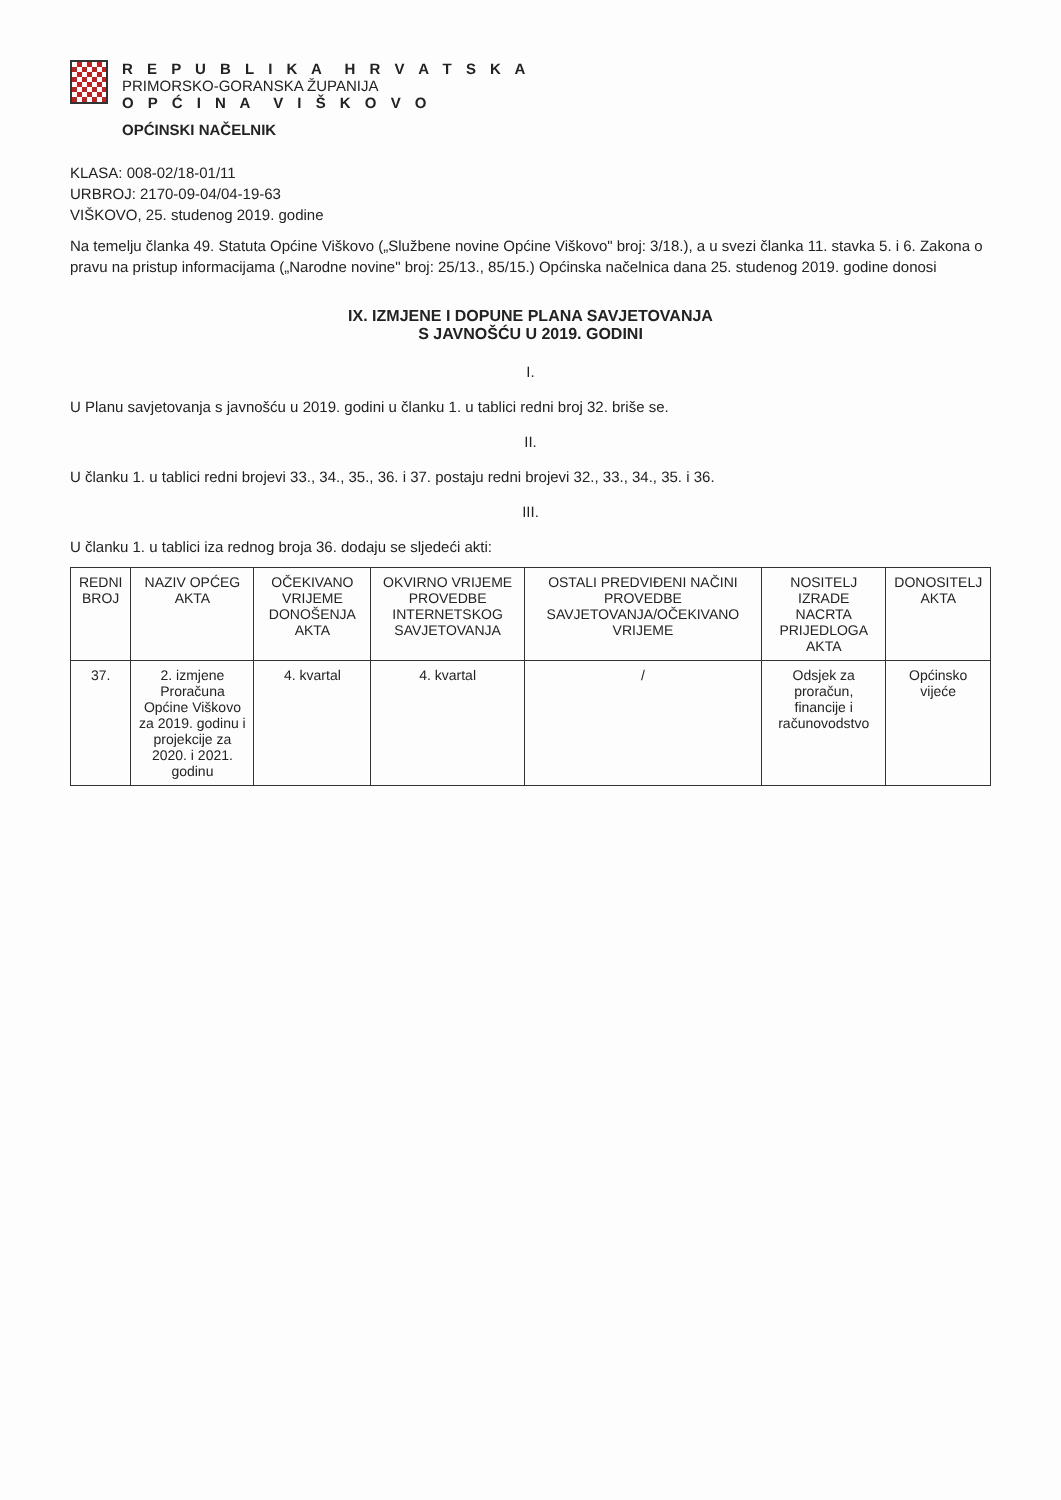R E P U B L I K A H R V A T S K A
PRIMORSKO-GORANSKA ŽUPANIJA
O P Ć I N A V I Š K O V O
OPĆINSKI NAČELNIK
KLASA: 008-02/18-01/11
URBROJ: 2170-09-04/04-19-63
VIŠKOVO, 25. studenog 2019. godine
Na temelju članka 49. Statuta Općine Viškovo („Službene novine Općine Viškovo" broj: 3/18.), a u svezi članka 11. stavka 5. i 6. Zakona o pravu na pristup informacijama („Narodne novine" broj: 25/13., 85/15.) Općinska načelnica dana 25. studenog 2019. godine donosi
IX. IZMJENE I DOPUNE PLANA SAVJETOVANJA
S JAVNOŠĆU U 2019. GODINI
I.
U Planu savjetovanja s javnošću u 2019. godini u članku 1. u tablici redni broj 32. briše se.
II.
U članku 1. u tablici redni brojevi 33., 34., 35., 36. i 37. postaju redni brojevi 32., 33., 34., 35. i 36.
III.
U članku 1. u tablici iza rednog broja 36. dodaju se sljedeći akti:
| REDNI BROJ | NAZIV OPĆEG AKTA | OČEKIVANO VRIJEME DONOŠENJA AKTA | OKVIRNO VRIJEME PROVEDBE INTERNETSKOG SAVJETOVANJA | OSTALI PREDVIĐENI NAČINI PROVEDBE SAVJETOVANJA/OČEKIVANO VRIJEME | NOSITELJ IZRADE NACRTA PRIJEDLOGA AKTA | DONOSITELJ AKTA |
| --- | --- | --- | --- | --- | --- | --- |
| 37. | 2. izmjene Proračuna Općine Viškovo za 2019. godinu i projekcije za 2020. i 2021. godinu | 4. kvartal | 4. kvartal | / | Odsjek za proračun, financije i računovodstvo | Općinsko vijeće |